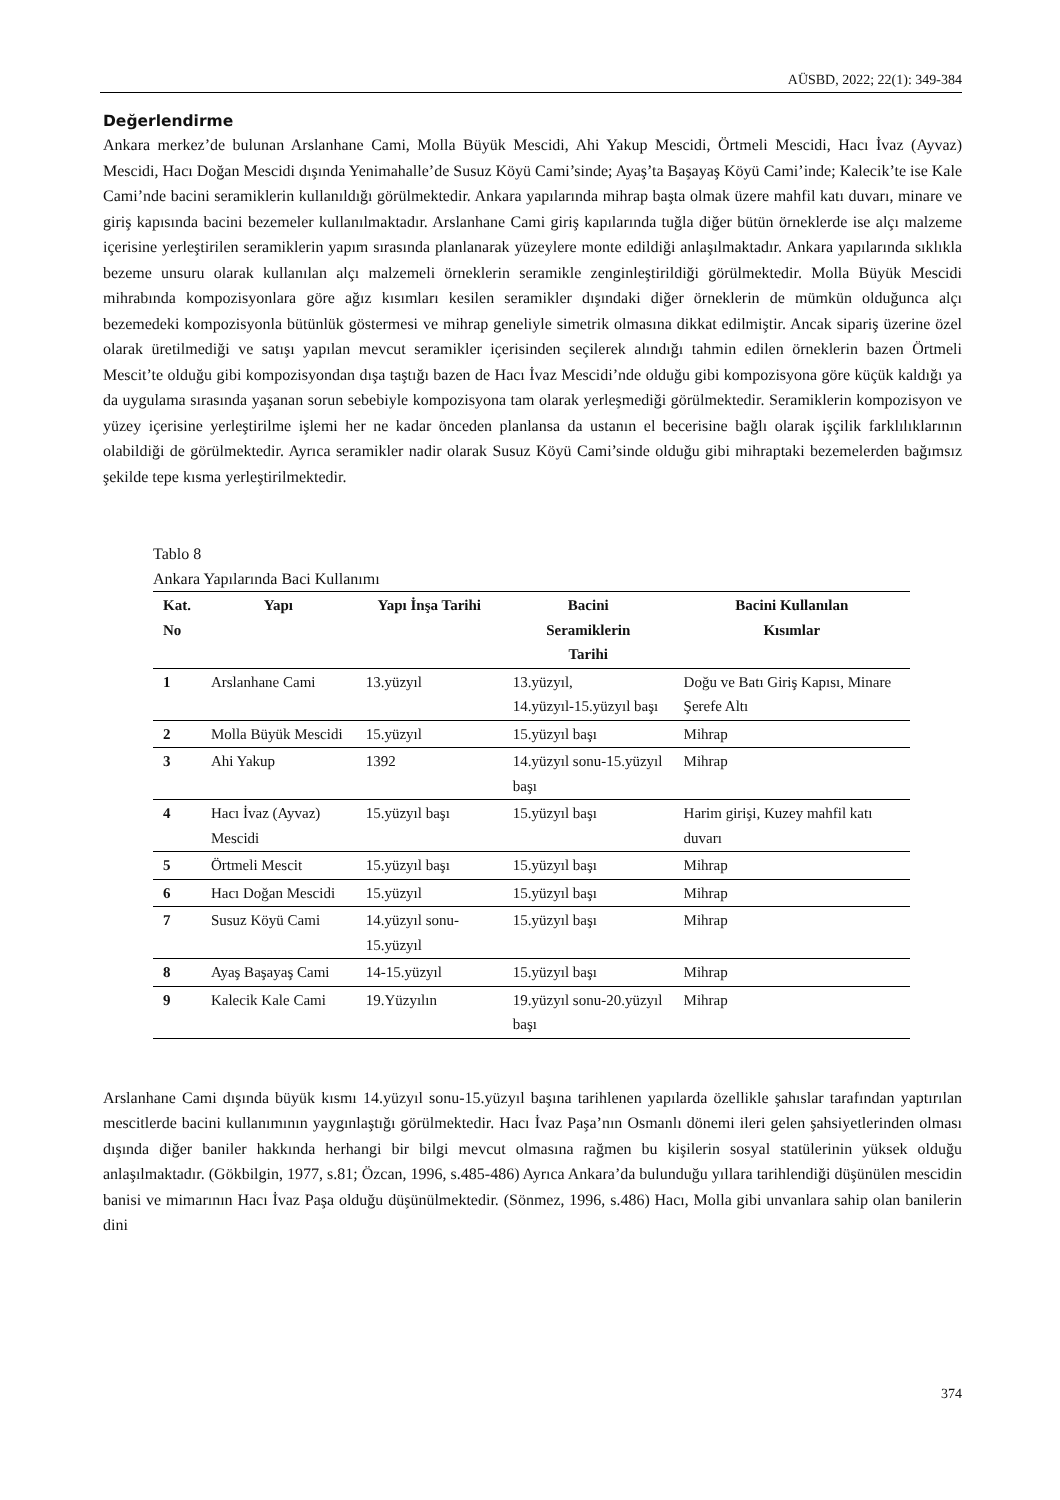AÜSBD, 2022; 22(1): 349-384
Değerlendirme
Ankara merkez’de bulunan Arslanhane Cami, Molla Büyük Mescidi, Ahi Yakup Mescidi, Örtmeli Mescidi, Hacı İvaz (Ayvaz) Mescidi, Hacı Doğan Mescidi dışında Yenimahalle’de Susuz Köyü Cami’sinde; Ayaş’ta Başayaş Köyü Cami’inde; Kalecik’te ise Kale Cami’nde bacini seramiklerin kullanıldığı görülmektedir. Ankara yapılarında mihrap başta olmak üzere mahfil katı duvarı, minare ve giriş kapısında bacini bezemeler kullanılmaktadır. Arslanhane Cami giriş kapılarında tuğla diğer bütün örneklerde ise alçı malzeme içerisine yerleştirilen seramiklerin yapım sırasında planlanarak yüzeylere monte edildiği anlaşılmaktadır. Ankara yapılarında sıklıkla bezeme unsuru olarak kullanılan alçı malzemeli örneklerin seramikle zenginleştirildiği görülmektedir. Molla Büyük Mescidi mihrabında kompozisyonlara göre ağız kısımları kesilen seramikler dışındaki diğer örneklerin de mümkün olduğunca alçı bezemedeki kompozisyonla bütünlük göstermesi ve mihrap geneliyle simetrik olmasına dikkat edilmiştir. Ancak sipariş üzerine özel olarak üretilmediği ve satışı yapılan mevcut seramikler içerisinden seçilerek alındığı tahmin edilen örneklerin bazen Örtmeli Mescit’te olduğu gibi kompozisyondan dışa taştığı bazen de Hacı İvaz Mescidi’nde olduğu gibi kompozisyona göre küçük kaldığı ya da uygulama sırasında yaşanan sorun sebebiyle kompozisyona tam olarak yerleşmediği görülmektedir. Seramiklerin kompozisyon ve yüzey içerisine yerleştirilme işlemi her ne kadar önceden planlansa da ustanın el becerisine bağlı olarak işçilik farklılıklarının olabildiği de görülmektedir. Ayrıca seramikler nadir olarak Susuz Köyü Cami’sinde olduğu gibi mihraptaki bezemelerden bağımsız şekilde tepe kısma yerleştirilmektedir.
Tablo 8
Ankara Yapılarında Baci Kullanımı
| Kat. No | Yapı | Yapı İnşa Tarihi | Bacini Seramiklerin Tarihi | Bacini Kullanılan Kısımlar |
| --- | --- | --- | --- | --- |
| 1 | Arslanhane Cami | 13.yüzyıl | 13.yüzyıl, 14.yüzyıl-15.yüzyıl başı | Doğu ve Batı Giriş Kapısı, Minare Şerefe Altı |
| 2 | Molla Büyük Mescidi | 15.yüzyıl | 15.yüzyıl başı | Mihrap |
| 3 | Ahi Yakup | 1392 | 14.yüzyıl sonu-15.yüzyıl başı | Mihrap |
| 4 | Hacı İvaz (Ayvaz) Mescidi | 15.yüzyıl başı | 15.yüzyıl başı | Harim girişi, Kuzey mahfil katı duvarı |
| 5 | Örtmeli Mescit | 15.yüzyıl başı | 15.yüzyıl başı | Mihrap |
| 6 | Hacı Doğan Mescidi | 15.yüzyıl | 15.yüzyıl başı | Mihrap |
| 7 | Susuz Köyü Cami | 14.yüzyıl sonu-15.yüzyıl | 15.yüzyıl başı | Mihrap |
| 8 | Ayaş Başayaş Cami | 14-15.yüzyıl | 15.yüzyıl başı | Mihrap |
| 9 | Kalecik Kale Cami | 19.Yüzyılın | 19.yüzyıl sonu-20.yüzyıl başı | Mihrap |
Arslanhane Cami dışında büyük kısmı 14.yüzyıl sonu-15.yüzyıl başına tarihlenen yapılarda özellikle şahıslar tarafından yaptırılan mescitlerde bacini kullanımının yaygınlaştığı görülmektedir. Hacı İvaz Paşa’nın Osmanlı dönemi ileri gelen şahsiyetlerinden olması dışında diğer baniler hakkında herhangi bir bilgi mevcut olmasına rağmen bu kişilerin sosyal statülerinin yüksek olduğu anlaşılmaktadır. (Gökbilgin, 1977, s.81; Özcan, 1996, s.485-486) Ayrıca Ankara’da bulunduğu yıllara tarihlendiği düşünülen mescidin banisi ve mimarının Hacı İvaz Paşa olduğu düşünülmektedir. (Sönmez, 1996, s.486) Hacı, Molla gibi unvanlara sahip olan banilerin dini
374